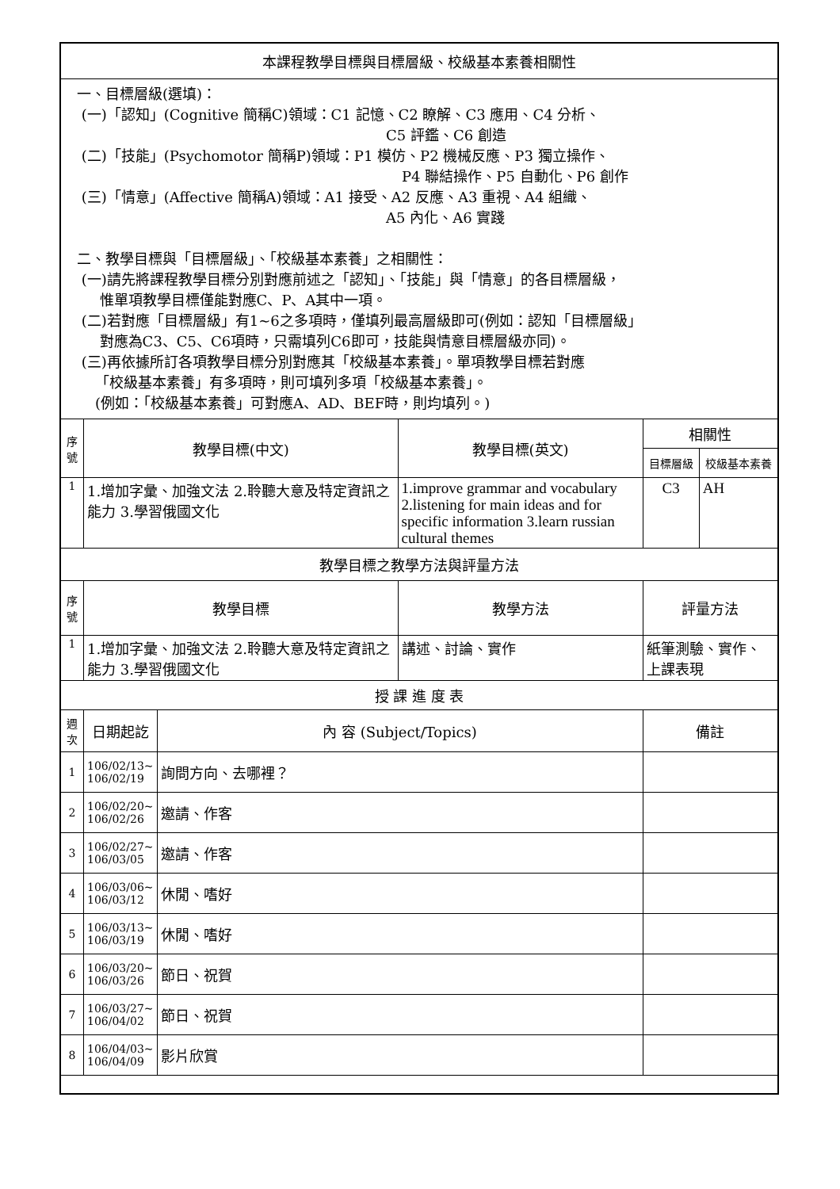| 本課程教學目標與目標層級、校級基本素養相關性 | | | | | |
| 一、目標層級(選填)： (一)「認知」(Cognitive 簡稱C)領域：C1 記憶、C2 瞭解、C3 應用、C4 分析、 C5 評鑑、C6 創造 (二)「技能」(Psychomotor 簡稱P)領域：P1 模仿、P2 機械反應、P3 獨立操作、 P4 聯結操作、P5 自動化、P6 創作 (三)「情意」(Affective 簡稱A)領域：A1 接受、A2 反應、A3 重視、A4 組織、 A5 內化、A6 實踐 二、教學目標與「目標層級」、「校級基本素養」之相關性： (一)請先將課程教學目標分別對應前述之「認知」、「技能」與「情意」的各目標層級， 惟單項教學目標僅能對應C、P、A其中一項。 (二)若對應「目標層級」有1~6之多項時，僅填列最高層級即可(例如：認知「目標層級」 對應為C3、C5、C6項時，只需填列C6即可，技能與情意目標層級亦同)。 (三)再依據所訂各項教學目標分別對應其「校級基本素養」。單項教學目標若對應 「校級基本素養」有多項時，則可填列多項「校級基本素養」。 (例如：「校級基本素養」可對應A、AD、BEF時，則均填列。) | | | | | |
| 序號 | 教學目標(中文) | | 教學目標(英文) | 相關性 | |
| | | | | 目標層級 | 校級基本素養 |
| 1 | 1.增加字彙、加強文法 2.聆聽大意及特定資訊之能力 3.學習俄國文化 | | 1.improve grammar and vocabulary 2.listening for main ideas and for specific information 3.learn russian cultural themes | C3 | AH |
| 教學目標之教學方法與評量方法 | | | | | |
| 序號 | 教學目標 | | 教學方法 | 評量方法 | |
| 1 | 1.增加字彙、加強文法 2.聆聽大意及特定資訊之能力 3.學習俄國文化 | | 講述、討論、實作 | 紙筆測驗、實作、上課表現 | |
| 授 課 進 度 表 | | | | | |
| 週次 | 日期起訖 | 內 容 (Subject/Topics) | | 備註 | |
| 1 | 106/02/13~ 106/02/19 | 詢問方向、去哪裡？ | | | |
| 2 | 106/02/20~ 106/02/26 | 邀請、作客 | | | |
| 3 | 106/02/27~ 106/03/05 | 邀請、作客 | | | |
| 4 | 106/03/06~ 106/03/12 | 休閒、嗜好 | | | |
| 5 | 106/03/13~ 106/03/19 | 休閒、嗜好 | | | |
| 6 | 106/03/20~ 106/03/26 | 節日、祝賀 | | | |
| 7 | 106/03/27~ 106/04/02 | 節日、祝賀 | | | |
| 8 | 106/04/03~ 106/04/09 | 影片欣賞 | | | |